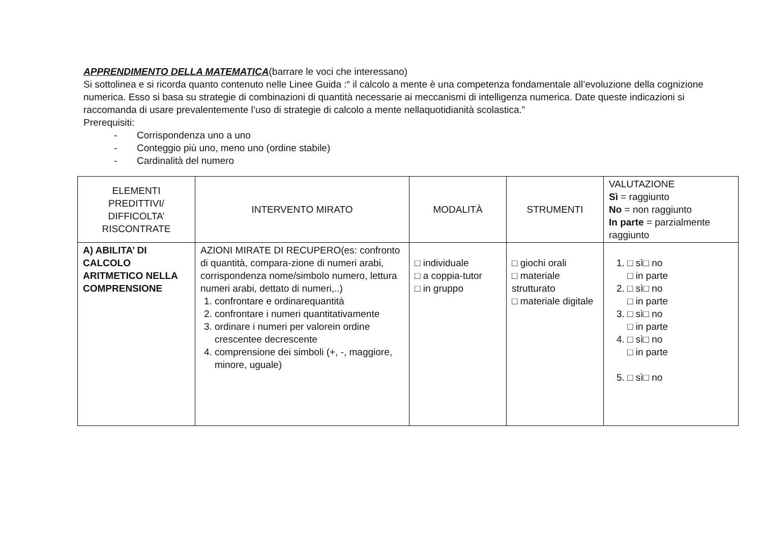APPRENDIMENTO DELLA MATEMATICA(barrare le voci che interessano)
Si sottolinea e si ricorda quanto contenuto nelle Linee Guida :“ il calcolo a mente è una competenza fondamentale all’evoluzione della cognizione numerica. Esso si basa su strategie di combinazioni di quantità necessarie ai meccanismi di intelligenza numerica. Date queste indicazioni si raccomanda di usare prevalentemente l’uso di strategie di calcolo a mente nellaquotidianità scolastica.”
Prerequisiti:
- Corrispondenza uno a uno
- Conteggio più uno, meno uno (ordine stabile)
- Cardinalità del numero
| ELEMENTI PREDITTIVI/ DIFFICOLTA’ RISCONTRATE | INTERVENTO MIRATO | MODALITÀ | STRUMENTI | VALUTAZIONE Sì = raggiunto No = non raggiunto In parte = parzialmente raggiunto |
| --- | --- | --- | --- | --- |
| A) ABILITA’ DI CALCOLO ARITMETICO NELLA COMPRENSIONE | AZIONI MIRATE DI RECUPERO(es: confronto di quantità, compara-zione di numeri arabi, corrispondenza nome/simbolo numero, lettura numeri arabi, dettato di numeri,..) 1. confrontare e ordinarequantità 2. confrontare i numeri quantitativamente 3. ordinare i numeri per valorein ordine crescentee decrescente 4. comprensione dei simboli (+, -, maggiore, minore, uguale) | □ individuale □ a coppia-tutor □ in gruppo | □ giochi orali □ materiale strutturato □ materiale digitale | 1. □ sì□ no □ in parte 2. □ sì□ no □ in parte 3. □ sì□ no □ in parte 4. □ sì□ no □ in parte 5. □ sì□ no |